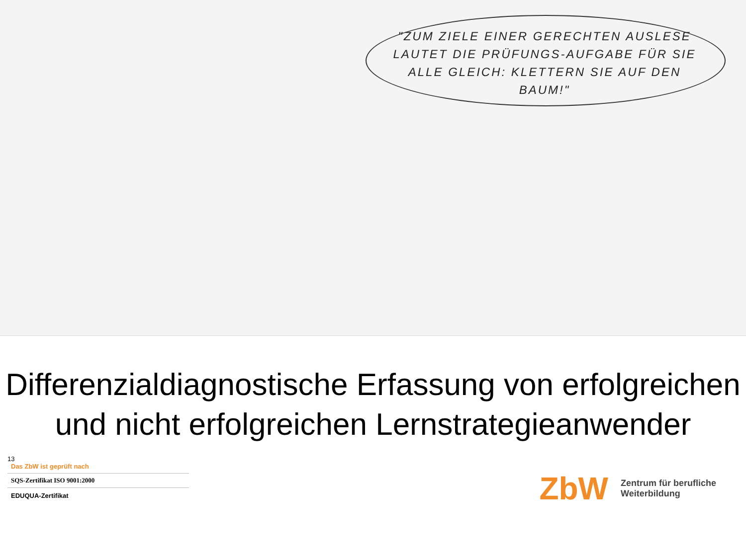"ZUM ZIELE EINER GERECHTEN AUSLESE LAUTET DIE PRÜFUNGS-AUFGABE FÜR SIE ALLE GLEICH: KLETTERN SIE AUF DEN BAUM!"
Differenzialdiagnostische Erfassung von erfolgreichen und nicht erfolgreichen Lernstrategieanwender
13
Das ZbW ist geprüft nach
SQS-Zertifikat ISO 9001:2000
EDUQUA-Zertifikat
ZbW
Zentrum für berufliche
Weiterbildung